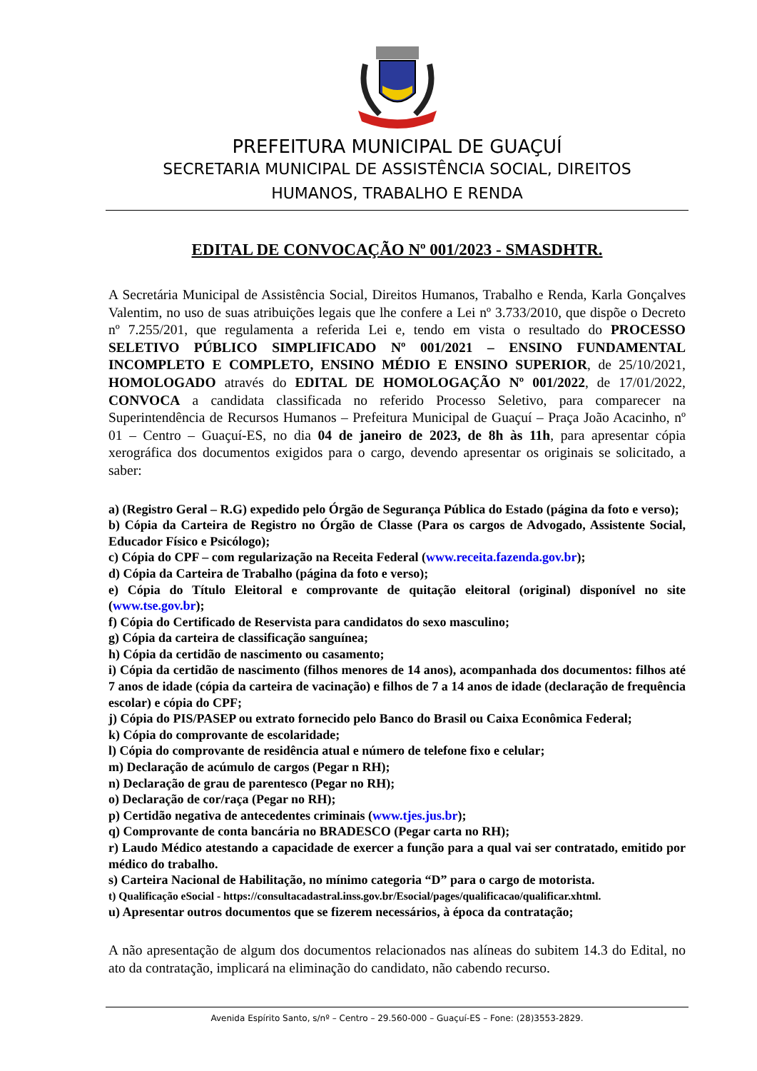PREFEITURA MUNICIPAL DE GUAÇUÍ
SECRETARIA MUNICIPAL DE ASSISTÊNCIA SOCIAL, DIREITOS
HUMANOS, TRABALHO E RENDA
EDITAL DE CONVOCAÇÃO Nº 001/2023 - SMASDHTR.
A Secretária Municipal de Assistência Social, Direitos Humanos, Trabalho e Renda, Karla Gonçalves Valentim, no uso de suas atribuições legais que lhe confere a Lei nº 3.733/2010, que dispõe o Decreto nº 7.255/201, que regulamenta a referida Lei e, tendo em vista o resultado do PROCESSO SELETIVO PÚBLICO SIMPLIFICADO Nº 001/2021 – ENSINO FUNDAMENTAL INCOMPLETO E COMPLETO, ENSINO MÉDIO E ENSINO SUPERIOR, de 25/10/2021, HOMOLOGADO através do EDITAL DE HOMOLOGAÇÃO Nº 001/2022, de 17/01/2022, CONVOCA a candidata classificada no referido Processo Seletivo, para comparecer na Superintendência de Recursos Humanos – Prefeitura Municipal de Guaçuí – Praça João Acacinho, nº 01 – Centro – Guaçuí-ES, no dia 04 de janeiro de 2023, de 8h às 11h, para apresentar cópia xerográfica dos documentos exigidos para o cargo, devendo apresentar os originais se solicitado, a saber:
a) (Registro Geral – R.G) expedido pelo Órgão de Segurança Pública do Estado (página da foto e verso);
b) Cópia da Carteira de Registro no Órgão de Classe (Para os cargos de Advogado, Assistente Social, Educador Físico e Psicólogo);
c) Cópia do CPF – com regularização na Receita Federal (www.receita.fazenda.gov.br);
d) Cópia da Carteira de Trabalho (página da foto e verso);
e) Cópia do Título Eleitoral e comprovante de quitação eleitoral (original) disponível no site (www.tse.gov.br);
f) Cópia do Certificado de Reservista para candidatos do sexo masculino;
g) Cópia da carteira de classificação sanguínea;
h) Cópia da certidão de nascimento ou casamento;
i) Cópia da certidão de nascimento (filhos menores de 14 anos), acompanhada dos documentos: filhos até 7 anos de idade (cópia da carteira de vacinação) e filhos de 7 a 14 anos de idade (declaração de frequência escolar) e cópia do CPF;
j) Cópia do PIS/PASEP ou extrato fornecido pelo Banco do Brasil ou Caixa Econômica Federal;
k) Cópia do comprovante de escolaridade;
l) Cópia do comprovante de residência atual e número de telefone fixo e celular;
m) Declaração de acúmulo de cargos (Pegar n RH);
n) Declaração de grau de parentesco (Pegar no RH);
o) Declaração de cor/raça (Pegar no RH);
p) Certidão negativa de antecedentes criminais (www.tjes.jus.br);
q) Comprovante de conta bancária no BRADESCO (Pegar carta no RH);
r) Laudo Médico atestando a capacidade de exercer a função para a qual vai ser contratado, emitido por médico do trabalho.
s) Carteira Nacional de Habilitação, no mínimo categoria “D” para o cargo de motorista.
t) Qualificação eSocial - https://consultacadastral.inss.gov.br/Esocial/pages/qualificacao/qualificar.xhtml.
u) Apresentar outros documentos que se fizerem necessários, à época da contratação;
A não apresentação de algum dos documentos relacionados nas alíneas do subitem 14.3 do Edital, no ato da contratação, implicará na eliminação do candidato, não cabendo recurso.
Avenida Espírito Santo, s/nº – Centro – 29.560-000 – Guaçuí-ES – Fone: (28)3553-2829.